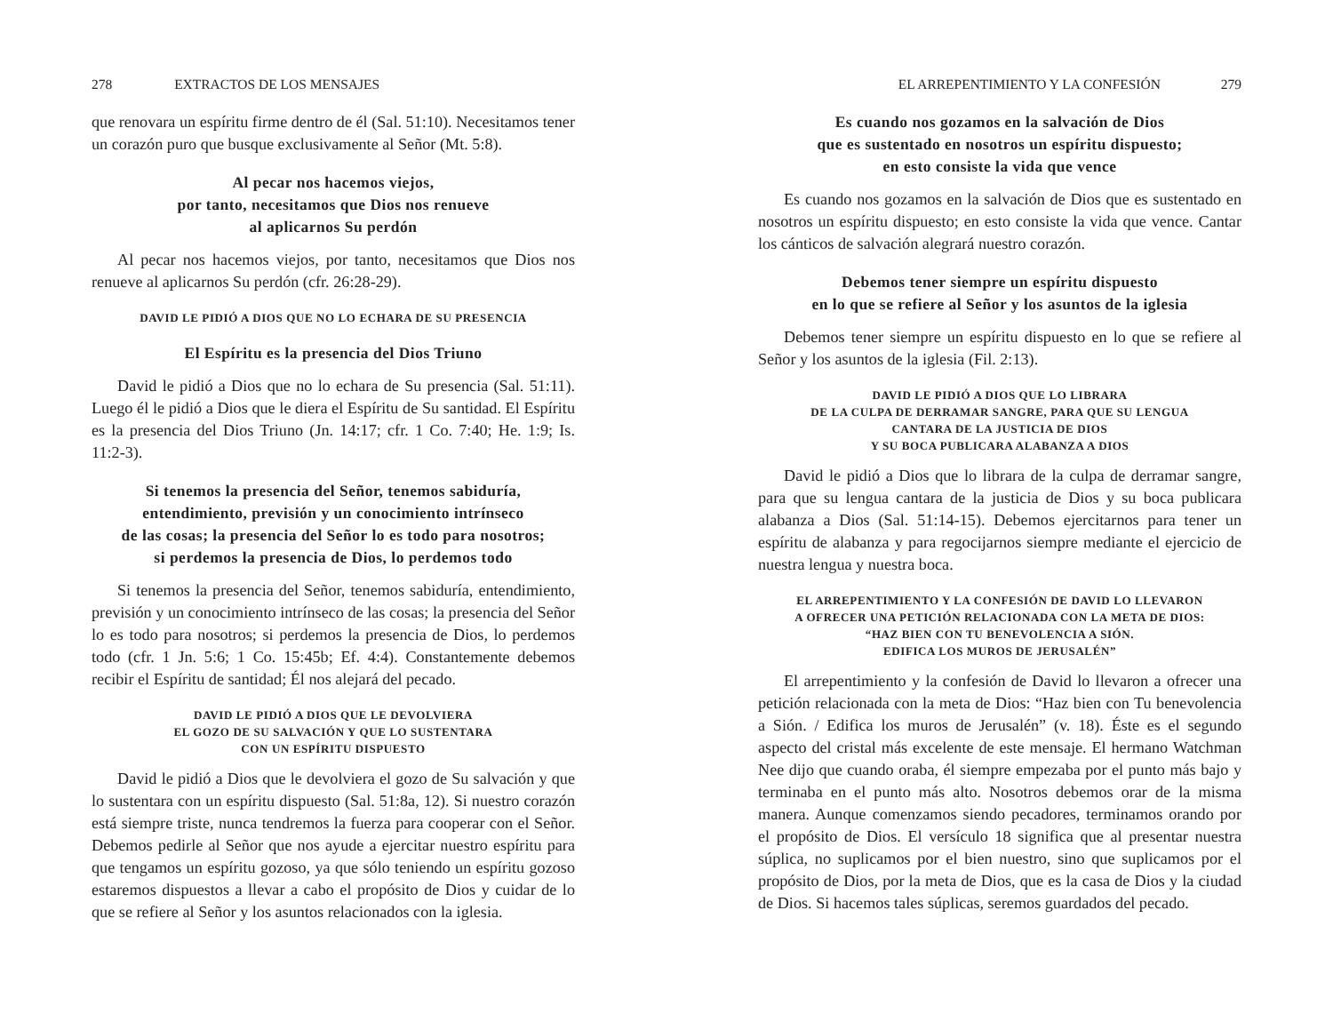278 EXTRACTOS DE LOS MENSAJES
que renovara un espíritu firme dentro de él (Sal. 51:10). Necesitamos tener un corazón puro que busque exclusivamente al Señor (Mt. 5:8).
Al pecar nos hacemos viejos,
por tanto, necesitamos que Dios nos renueve
al aplicarnos Su perdón
Al pecar nos hacemos viejos, por tanto, necesitamos que Dios nos renueve al aplicarnos Su perdón (cfr. 26:28-29).
DAVID LE PIDIÓ A DIOS QUE NO LO ECHARA DE SU PRESENCIA
El Espíritu es la presencia del Dios Triuno
David le pidió a Dios que no lo echara de Su presencia (Sal. 51:11). Luego él le pidió a Dios que le diera el Espíritu de Su santidad. El Espíritu es la presencia del Dios Triuno (Jn. 14:17; cfr. 1 Co. 7:40; He. 1:9; Is. 11:2-3).
Si tenemos la presencia del Señor, tenemos sabiduría,
entendimiento, previsión y un conocimiento intrínseco
de las cosas; la presencia del Señor lo es todo para nosotros;
si perdemos la presencia de Dios, lo perdemos todo
Si tenemos la presencia del Señor, tenemos sabiduría, entendimiento, previsión y un conocimiento intrínseco de las cosas; la presencia del Señor lo es todo para nosotros; si perdemos la presencia de Dios, lo perdemos todo (cfr. 1 Jn. 5:6; 1 Co. 15:45b; Ef. 4:4). Constantemente debemos recibir el Espíritu de santidad; Él nos alejará del pecado.
DAVID LE PIDIÓ A DIOS QUE LE DEVOLVIERA
EL GOZO DE SU SALVACIÓN Y QUE LO SUSTENTARA
CON UN ESPÍRITU DISPUESTO
David le pidió a Dios que le devolviera el gozo de Su salvación y que lo sustentara con un espíritu dispuesto (Sal. 51:8a, 12). Si nuestro corazón está siempre triste, nunca tendremos la fuerza para cooperar con el Señor. Debemos pedirle al Señor que nos ayude a ejercitar nuestro espíritu para que tengamos un espíritu gozoso, ya que sólo teniendo un espíritu gozoso estaremos dispuestos a llevar a cabo el propósito de Dios y cuidar de lo que se refiere al Señor y los asuntos relacionados con la iglesia.
EL ARREPENTIMIENTO Y LA CONFESIÓN 279
Es cuando nos gozamos en la salvación de Dios
que es sustentado en nosotros un espíritu dispuesto;
en esto consiste la vida que vence
Es cuando nos gozamos en la salvación de Dios que es sustentado en nosotros un espíritu dispuesto; en esto consiste la vida que vence. Cantar los cánticos de salvación alegrará nuestro corazón.
Debemos tener siempre un espíritu dispuesto
en lo que se refiere al Señor y los asuntos de la iglesia
Debemos tener siempre un espíritu dispuesto en lo que se refiere al Señor y los asuntos de la iglesia (Fil. 2:13).
DAVID LE PIDIÓ A DIOS QUE LO LIBRARA
DE LA CULPA DE DERRAMAR SANGRE, PARA QUE SU LENGUA
CANTARA DE LA JUSTICIA DE DIOS
Y SU BOCA PUBLICARA ALABANZA A DIOS
David le pidió a Dios que lo librara de la culpa de derramar sangre, para que su lengua cantara de la justicia de Dios y su boca publicara alabanza a Dios (Sal. 51:14-15). Debemos ejercitarnos para tener un espíritu de alabanza y para regocijarnos siempre mediante el ejercicio de nuestra lengua y nuestra boca.
EL ARREPENTIMIENTO Y LA CONFESIÓN DE DAVID LO LLEVARON
A OFRECER UNA PETICIÓN RELACIONADA CON LA META DE DIOS:
“HAZ BIEN CON TU BENEVOLENCIA A SIÓN.
EDIFICA LOS MUROS DE JERUSALÉN”
El arrepentimiento y la confesión de David lo llevaron a ofrecer una petición relacionada con la meta de Dios: “Haz bien con Tu benevolencia a Sión. / Edifica los muros de Jerusalén” (v. 18). Éste es el segundo aspecto del cristal más excelente de este mensaje. El hermano Watchman Nee dijo que cuando oraba, él siempre empezaba por el punto más bajo y terminaba en el punto más alto. Nosotros debemos orar de la misma manera. Aunque comenzamos siendo pecadores, terminamos orando por el propósito de Dios. El versículo 18 significa que al presentar nuestra súplica, no suplicamos por el bien nuestro, sino que suplicamos por el propósito de Dios, por la meta de Dios, que es la casa de Dios y la ciudad de Dios. Si hacemos tales súplicas, seremos guardados del pecado.